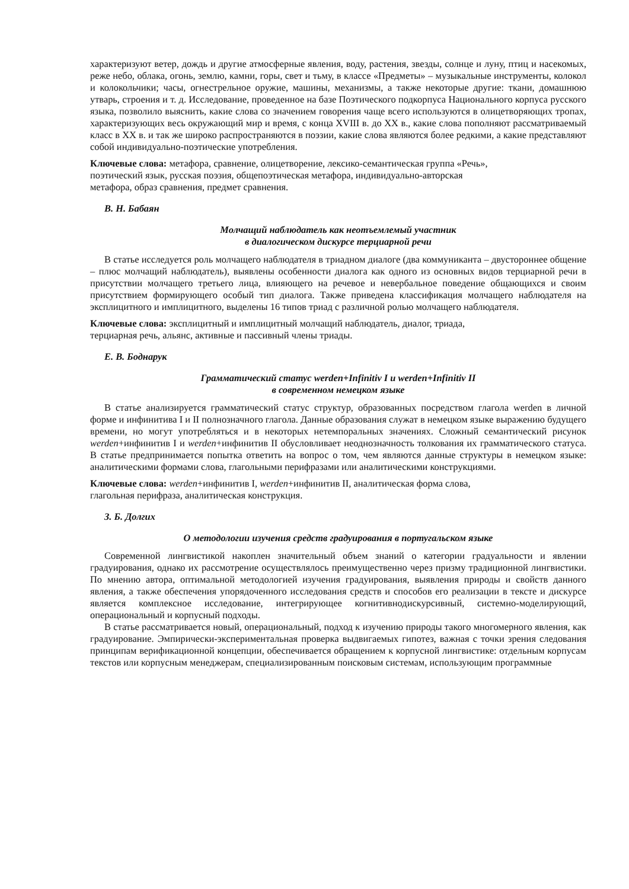характеризуют ветер, дождь и другие атмосферные явления, воду, растения, звезды, солнце и луну, птиц и насекомых, реже небо, облака, огонь, землю, камни, горы, свет и тьму, в классе «Предметы» – музыкальные инструменты, колокол и колокольчики; часы, огнестрельное оружие, машины, механизмы, а также некоторые другие: ткани, домашнюю утварь, строения и т. д. Исследование, проведенное на базе Поэтического подкорпуса Национального корпуса русского языка, позволило выяснить, какие слова со значением говорения чаще всего используются в олицетворяющих тропах, характеризующих весь окружающий мир и время, с конца XVIII в. до XX в., какие слова пополняют рассматриваемый класс в XX в. и так же широко распространяются в поэзии, какие слова являются более редкими, а какие представляют собой индивидуально-поэтические употребления.
Ключевые слова: метафора, сравнение, олицетворение, лексико-семантическая группа «Речь»,
поэтический язык, русская поэзия, общепоэтическая метафора, индивидуально-авторская
метафора, образ сравнения, предмет сравнения.
В. Н. Бабаян
Молчащий наблюдатель как неотъемлемый участник
в диалогическом дискурсе терциарной речи
В статье исследуется роль молчащего наблюдателя в триадном диалоге (два коммуниканта – двустороннее общение – плюс молчащий наблюдатель), выявлены особенности диалога как одного из основных видов терциарной речи в присутствии молчащего третьего лица, влияющего на речевое и невербальное поведение общающихся и своим присутствием формирующего особый тип диалога. Также приведена классификация молчащего наблюдателя на эксплицитного и имплицитного, выделены 16 типов триад с различной ролью молчащего наблюдателя.
Ключевые слова: эксплицитный и имплицитный молчащий наблюдатель, диалог, триада,
терциарная речь, альянс, активные и пассивный члены триады.
Е. В. Боднарук
Грамматический статус werden+Infinitiv I и werden+Infinitiv II
в современном немецком языке
В статье анализируется грамматический статус структур, образованных посредством глагола werden в личной форме и инфинитива I и II полнозначного глагола. Данные образования служат в немецком языке выражению будущего времени, но могут употребляться и в некоторых нетемпоральных значениях. Сложный семантический рисунок werden+инфинитив I и werden+инфинитив II обусловливает неоднозначность толкования их грамматического статуса. В статье предпринимается попытка ответить на вопрос о том, чем являются данные структуры в немецком языке: аналитическими формами слова, глагольными перифразами или аналитическими конструкциями.
Ключевые слова: werden+инфинитив I, werden+инфинитив II, аналитическая форма слова,
глагольная перифраза, аналитическая конструкция.
З. Б. Долгих
О методологии изучения средств градуирования в португальском языке
Современной лингвистикой накоплен значительный объем знаний о категории градуальности и явлении градуирования, однако их рассмотрение осуществлялось преимущественно через призму традиционной лингвистики. По мнению автора, оптимальной методологией изучения градуирования, выявления природы и свойств данного явления, а также обеспечения упорядоченного исследования средств и способов его реализации в тексте и дискурсе является комплексное исследование, интегрирующее когнитивнодискурсивный, системно-моделирующий, операциональный и корпусный подходы.
В статье рассматривается новый, операциональный, подход к изучению природы такого многомерного явления, как градуирование. Эмпирически-экспериментальная проверка выдвигаемых гипотез, важная с точки зрения следования принципам верификационной концепции, обеспечивается обращением к корпусной лингвистике: отдельным корпусам текстов или корпусным менеджерам, специализированным поисковым системам, использующим программные